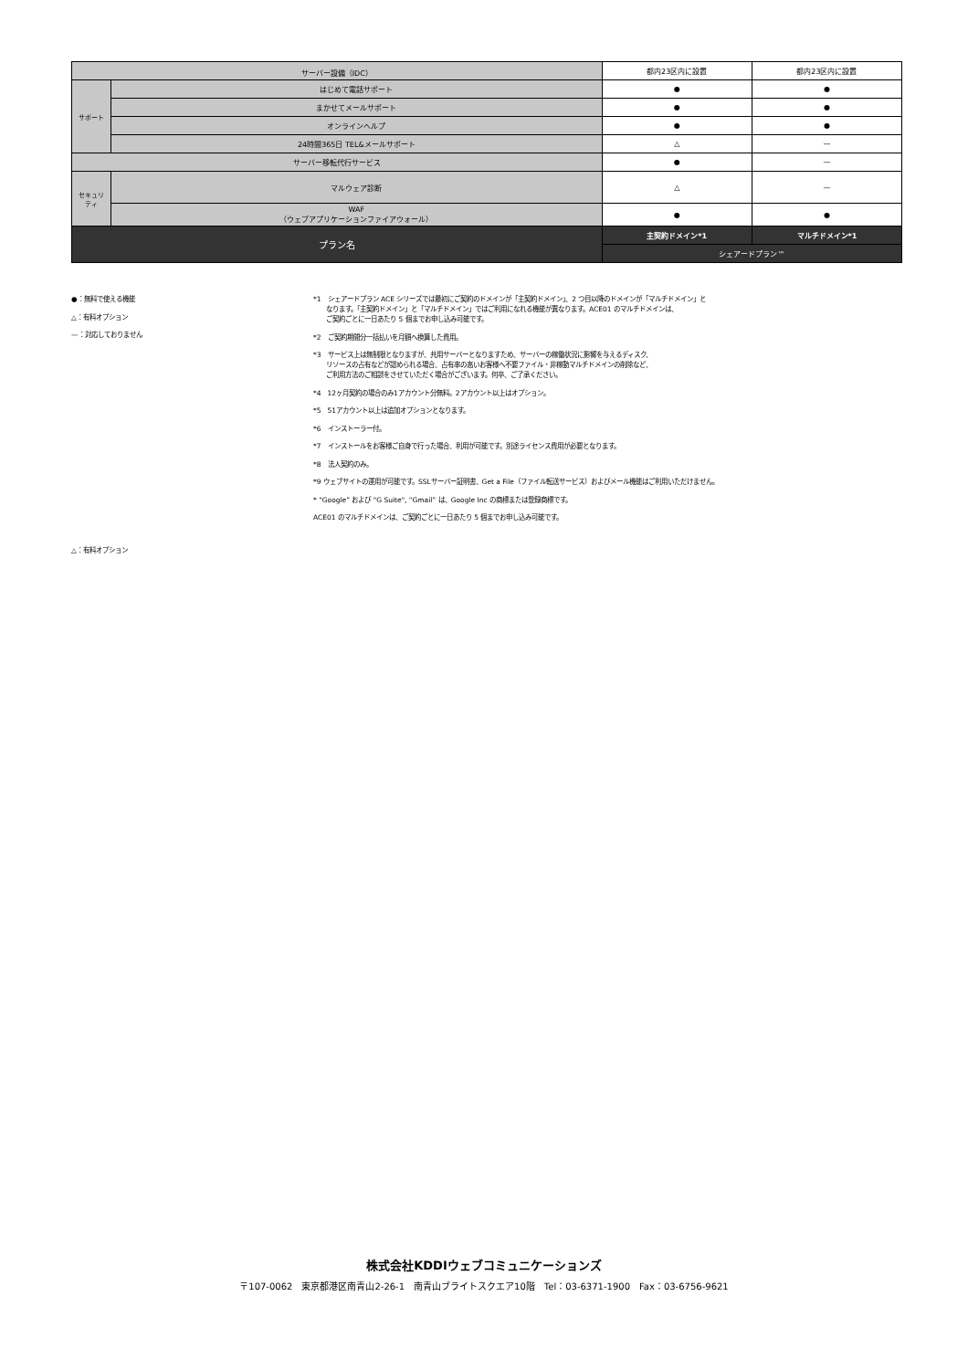| サーバー設備（IDC） | | 都内23区内に設置 | 都内23区内に設置 |
| サポート | はじめて電話サポート | ● | ● |
| | まかせてメールサポート | ● | ● |
| | オンラインヘルプ | ● | ● |
| | 24時間365日 TEL&メールサポート | △ | — |
| サーバー移転代行サービス | | ● | — |
| セキュリ ティ | マルウェア診断 | △ | — |
| | WAF （ウェブアプリケーションファイアウォール） | ● | ● |
| プラン名 | | 主契約ドメイン*1 | マルチドメイン*1 |
| | | シェアードプラン™ | |
●：無料で使える機能
△：有料オプション
—：対応しておりません
△：有料オプション
*1　シェアードプラン ACE シリーズでは最初にご契約のドメインが「主契約ドメイン」、2 つ目以降のドメインが「マルチドメイン」と
　　なります。「主契約ドメイン」と「マルチドメイン」ではご利用になれる機能が異なります。ACE01 のマルチドメインは、
　　ご契約ごとに一日あたり 5 個までお申し込み可能です。
*2　ご契約期間分一括払いを月額へ換算した費用。
*3　サービス上は無制限となりますが、共用サーバーとなりますため、サーバーの稼働状況に影響を与えるディスク、
　　リソースの占有などが認められる場合、占有率の高いお客様へ不要ファイル・非稼動マルチドメインの削除など、
　　ご利用方法のご相談をさせていただく場合がございます。何卒、ご了承ください。
*4　12ヶ月契約の場合のみ1アカウント分無料。2アカウント以上はオプション。
*5　51アカウント以上は追加オプションとなります。
*6　インストーラー付。
*7　インストールをお客様ご自身で行った場合、利用が可能です。別途ライセンス費用が必要となります。
*8　法人契約のみ。
*9 ウェブサイトの運用が可能です。SSLサーバー証明書、Get a File（ファイル転送サービス）およびメール機能はご利用いただけません。
* “Google” および "G Suite", “Gmail” は、Google Inc の商標または登録商標です。
ACE01 のマルチドメインは、ご契約ごとに一日あたり 5 個までお申し込み可能です。
株式会社KDDIウェブコミュニケーションズ
〒107-0062　東京都港区南青山2-26-1　南青山ブライトスクエア10階　Tel：03-6371-1900　Fax：03-6756-9621